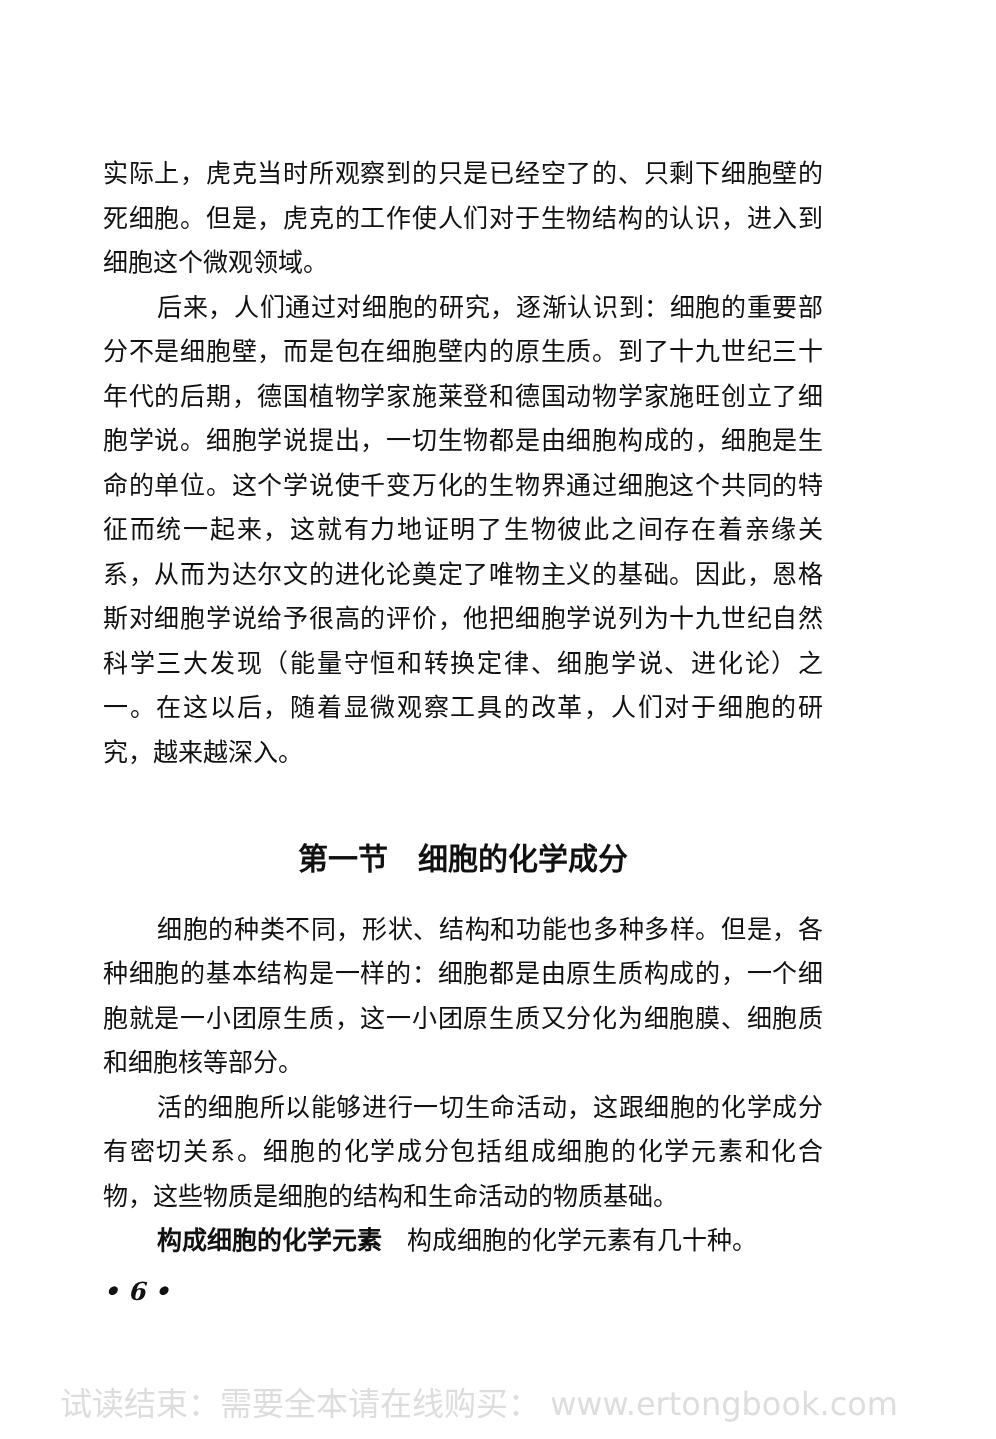实际上，虎克当时所观察到的只是已经空了的、只剩下细胞壁的死细胞。但是，虎克的工作使人们对于生物结构的认识，进入到细胞这个微观领域。
后来，人们通过对细胞的研究，逐渐认识到：细胞的重要部分不是细胞壁，而是包在细胞壁内的原生质。到了十九世纪三十年代的后期，德国植物学家施莱登和德国动物学家施旺创立了细胞学说。细胞学说提出，一切生物都是由细胞构成的，细胞是生命的单位。这个学说使千变万化的生物界通过细胞这个共同的特征而统一起来，这就有力地证明了生物彼此之间存在着亲缘关系，从而为达尔文的进化论奠定了唯物主义的基础。因此，恩格斯对细胞学说给予很高的评价，他把细胞学说列为十九世纪自然科学三大发现（能量守恒和转换定律、细胞学说、进化论）之一。在这以后，随着显微观察工具的改革，人们对于细胞的研究，越来越深入。
第一节　细胞的化学成分
细胞的种类不同，形状、结构和功能也多种多样。但是，各种细胞的基本结构是一样的：细胞都是由原生质构成的，一个细胞就是一小团原生质，这一小团原生质又分化为细胞膜、细胞质和细胞核等部分。
活的细胞所以能够进行一切生命活动，这跟细胞的化学成分有密切关系。细胞的化学成分包括组成细胞的化学元素和化合物，这些物质是细胞的结构和生命活动的物质基础。
构成细胞的化学元素　构成细胞的化学元素有几十种。
• 6 •
试读结束：需要全本请在线购买： www.ertongbook.com